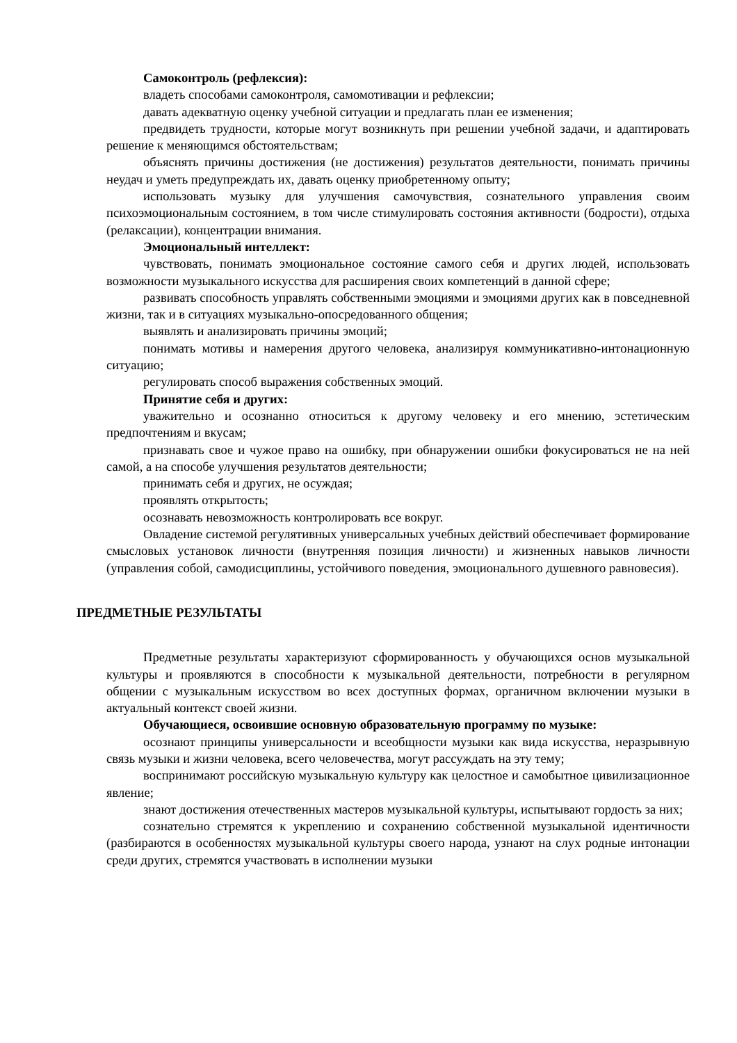Самоконтроль (рефлексия):
владеть способами самоконтроля, самомотивации и рефлексии;
давать адекватную оценку учебной ситуации и предлагать план ее изменения;
предвидеть трудности, которые могут возникнуть при решении учебной задачи, и адаптировать решение к меняющимся обстоятельствам;
объяснять причины достижения (не достижения) результатов деятельности, понимать причины неудач и уметь предупреждать их, давать оценку приобретенному опыту;
использовать музыку для улучшения самочувствия, сознательного управления своим психоэмоциональным состоянием, в том числе стимулировать состояния активности (бодрости), отдыха (релаксации), концентрации внимания.
Эмоциональный интеллект:
чувствовать, понимать эмоциональное состояние самого себя и других людей, использовать возможности музыкального искусства для расширения своих компетенций в данной сфере;
развивать способность управлять собственными эмоциями и эмоциями других как в повседневной жизни, так и в ситуациях музыкально-опосредованного общения;
выявлять и анализировать причины эмоций;
понимать мотивы и намерения другого человека, анализируя коммуникативно-интонационную ситуацию;
регулировать способ выражения собственных эмоций.
Принятие себя и других:
уважительно и осознанно относиться к другому человеку и его мнению, эстетическим предпочтениям и вкусам;
признавать свое и чужое право на ошибку, при обнаружении ошибки фокусироваться не на ней самой, а на способе улучшения результатов деятельности;
принимать себя и других, не осуждая;
проявлять открытость;
осознавать невозможность контролировать все вокруг.
Овладение системой регулятивных универсальных учебных действий обеспечивает формирование смысловых установок личности (внутренняя позиция личности) и жизненных навыков личности (управления собой, самодисциплины, устойчивого поведения, эмоционального душевного равновесия).
ПРЕДМЕТНЫЕ РЕЗУЛЬТАТЫ
Предметные результаты характеризуют сформированность у обучающихся основ музыкальной культуры и проявляются в способности к музыкальной деятельности, потребности в регулярном общении с музыкальным искусством во всех доступных формах, органичном включении музыки в актуальный контекст своей жизни.
Обучающиеся, освоившие основную образовательную программу по музыке:
осознают принципы универсальности и всеобщности музыки как вида искусства, неразрывную связь музыки и жизни человека, всего человечества, могут рассуждать на эту тему;
воспринимают российскую музыкальную культуру как целостное и самобытное цивилизационное явление;
знают достижения отечественных мастеров музыкальной культуры, испытывают гордость за них;
сознательно стремятся к укреплению и сохранению собственной музыкальной идентичности (разбираются в особенностях музыкальной культуры своего народа, узнают на слух родные интонации среди других, стремятся участвовать в исполнении музыки